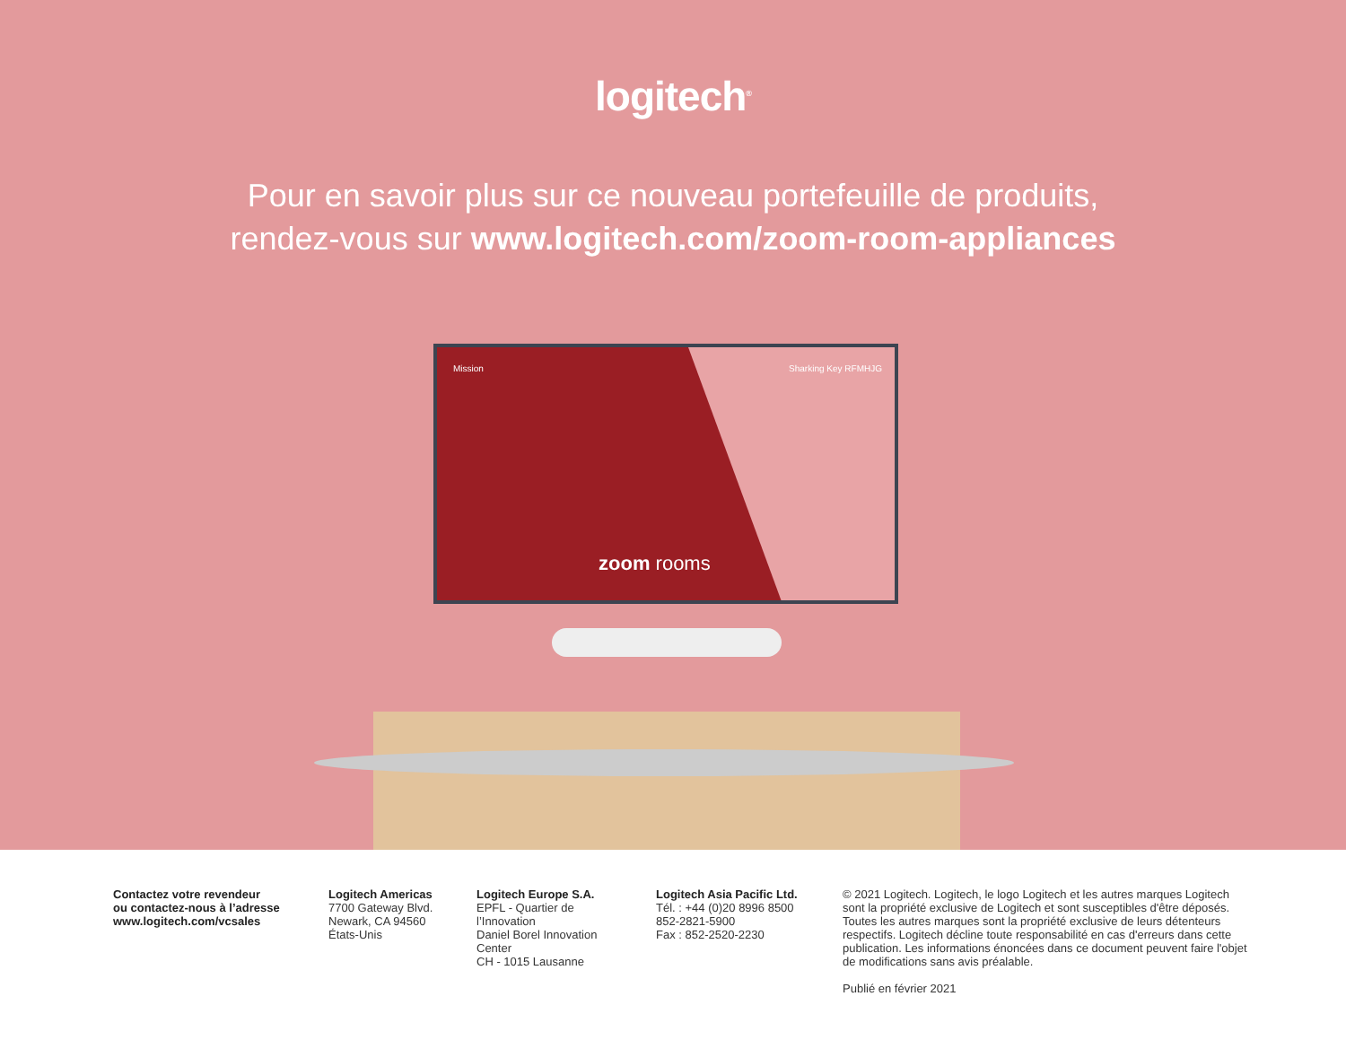logitech<sup>®</sup>
Pour en savoir plus sur ce nouveau portefeuille de produits,
rendez-vous sur www.logitech.com/zoom-room-appliances
Mission Sharking Key RFMHJG
zoom rooms
Contactez votre revendeur
ou contactez-nous à l’adresse
www.logitech.com/vcsales
Logitech Americas
7700 Gateway Blvd.
Newark, CA 94560
États-Unis
Logitech Europe S.A.
EPFL - Quartier de l’Innovation
Daniel Borel Innovation Center
CH - 1015 Lausanne
Logitech Asia Pacific Ltd.
Tél. : +44 (0)20 8996 8500
852-2821-5900
Fax : 852-2520-2230
© 2021 Logitech. Logitech, le logo Logitech et les autres marques Logitech sont la propriété exclusive de Logitech et sont susceptibles d'être déposés. Toutes les autres marques sont la propriété exclusive de leurs détenteurs respectifs. Logitech décline toute responsabilité en cas d'erreurs dans cette publication. Les informations énoncées dans ce document peuvent faire l'objet de modifications sans avis préalable.
Publié en février 2021